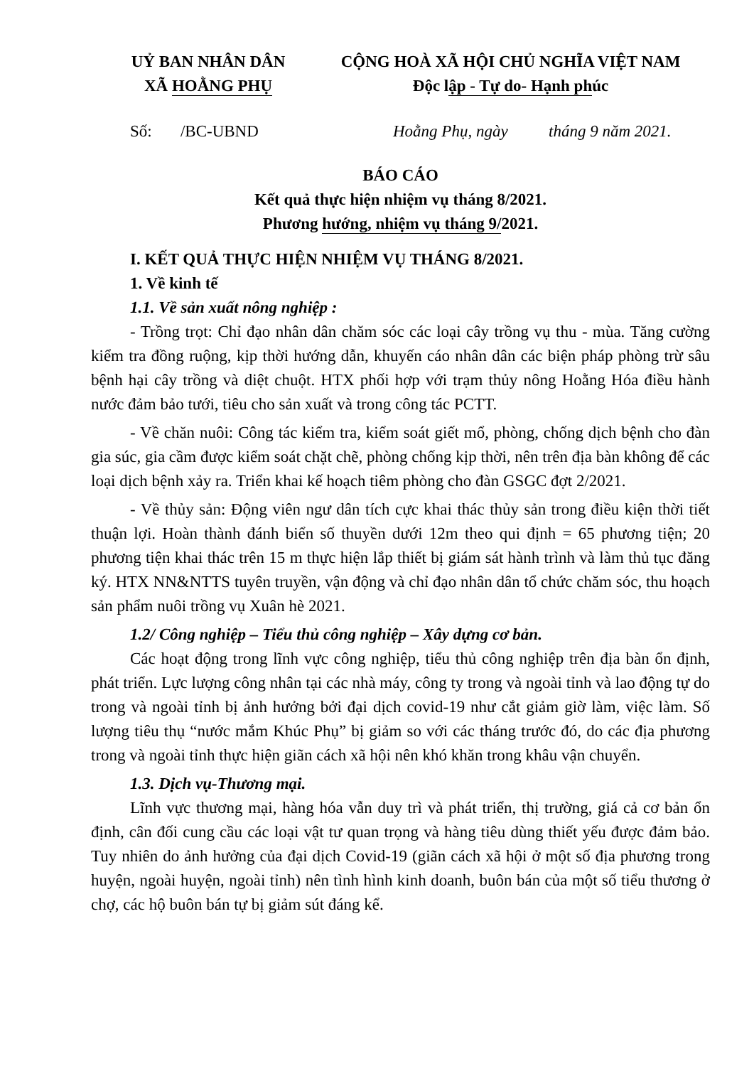UỶ BAN NHÂN DÂN
XÃ HOẰNG PHỤ
CỘNG HOÀ XÃ HỘI CHỦ NGHĨA VIỆT NAM
Độc lập - Tự do- Hạnh phúc
Số: /BC-UBND Hoằng Phụ, ngày tháng 9 năm 2021.
BÁO CÁO
Kết quả thực hiện nhiệm vụ tháng 8/2021.
Phương hướng, nhiệm vụ tháng 9/2021.
I. KẾT QUẢ THỰC HIỆN NHIỆM VỤ THÁNG 8/2021.
1. Về kinh tế
1.1. Về sản xuất nông nghiệp :
- Trồng trọt: Chỉ đạo nhân dân chăm sóc các loại cây trồng vụ thu - mùa. Tăng cường kiểm tra đồng ruộng, kịp thời hướng dẫn, khuyến cáo nhân dân các biện pháp phòng trừ sâu bệnh hại cây trồng và diệt chuột. HTX phối hợp với trạm thủy nông Hoằng Hóa điều hành nước đảm bảo tưới, tiêu cho sản xuất và trong công tác PCTT.
- Về chăn nuôi: Công tác kiểm tra, kiểm soát giết mổ, phòng, chống dịch bệnh cho đàn gia súc, gia cầm được kiểm soát chặt chẽ, phòng chống kịp thời, nên trên địa bàn không để các loại dịch bệnh xảy ra. Triển khai kế hoạch tiêm phòng cho đàn GSGC đợt 2/2021.
- Về thủy sản: Động viên ngư dân tích cực khai thác thủy sản trong điều kiện thời tiết thuận lợi. Hoàn thành đánh biển số thuyền dưới 12m theo qui định = 65 phương tiện; 20 phương tiện khai thác trên 15 m thực hiện lắp thiết bị giám sát hành trình và làm thủ tục đăng ký. HTX NN&NTTS tuyên truyền, vận động và chỉ đạo nhân dân tổ chức chăm sóc, thu hoạch sản phẩm nuôi trồng vụ Xuân hè 2021.
1.2/ Công nghiệp – Tiểu thủ công nghiệp – Xây dựng cơ bản.
Các hoạt động trong lĩnh vực công nghiệp, tiểu thủ công nghiệp trên địa bàn ổn định, phát triển. Lực lượng công nhân tại các nhà máy, công ty trong và ngoài tỉnh và lao động tự do trong và ngoài tỉnh bị ảnh hưởng bởi đại dịch covid-19 như cắt giảm giờ làm, việc làm. Số lượng tiêu thụ “nước mắm Khúc Phụ” bị giảm so với các tháng trước đó, do các địa phương trong và ngoài tỉnh thực hiện giãn cách xã hội nên khó khăn trong khâu vận chuyển.
1.3. Dịch vụ-Thương mại.
Lĩnh vực thương mại, hàng hóa vẫn duy trì và phát triển, thị trường, giá cả cơ bản ổn định, cân đối cung cầu các loại vật tư quan trọng và hàng tiêu dùng thiết yếu được đảm bảo. Tuy nhiên do ảnh hưởng của đại dịch Covid-19 (giãn cách xã hội ở một số địa phương trong huyện, ngoài huyện, ngoài tỉnh) nên tình hình kinh doanh, buôn bán của một số tiểu thương ở chợ, các hộ buôn bán tự bị giảm sút đáng kể.